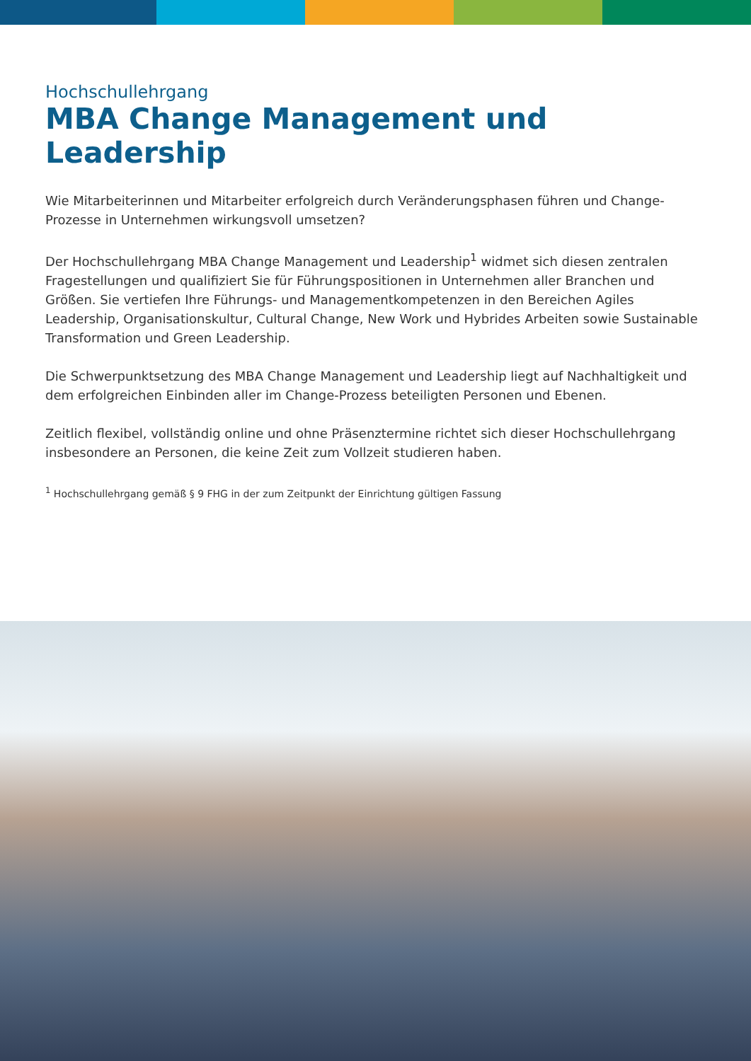Hochschullehrgang
MBA Change Management und Leadership
Wie Mitarbeiterinnen und Mitarbeiter erfolgreich durch Veränderungsphasen führen und Change-Prozesse in Unternehmen wirkungsvoll umsetzen?
Der Hochschullehrgang MBA Change Management und Leadership<sup>1</sup> widmet sich diesen zentralen Fragestellungen und qualifiziert Sie für Führungspositionen in Unternehmen aller Branchen und Größen. Sie vertiefen Ihre Führungs- und Managementkompetenzen in den Bereichen Agiles Leadership, Organisationskultur, Cultural Change, New Work und Hybrides Arbeiten sowie Sustainable Transformation und Green Leadership.
Die Schwerpunktsetzung des MBA Change Management und Leadership liegt auf Nachhaltigkeit und dem erfolgreichen Einbinden aller im Change-Prozess beteiligten Personen und Ebenen.
Zeitlich flexibel, vollständig online und ohne Präsenztermine richtet sich dieser Hochschullehrgang insbesondere an Personen, die keine Zeit zum Vollzeit studieren haben.
<sup>1</sup> Hochschullehrgang gemäß § 9 FHG in der zum Zeitpunkt der Einrichtung gültigen Fassung